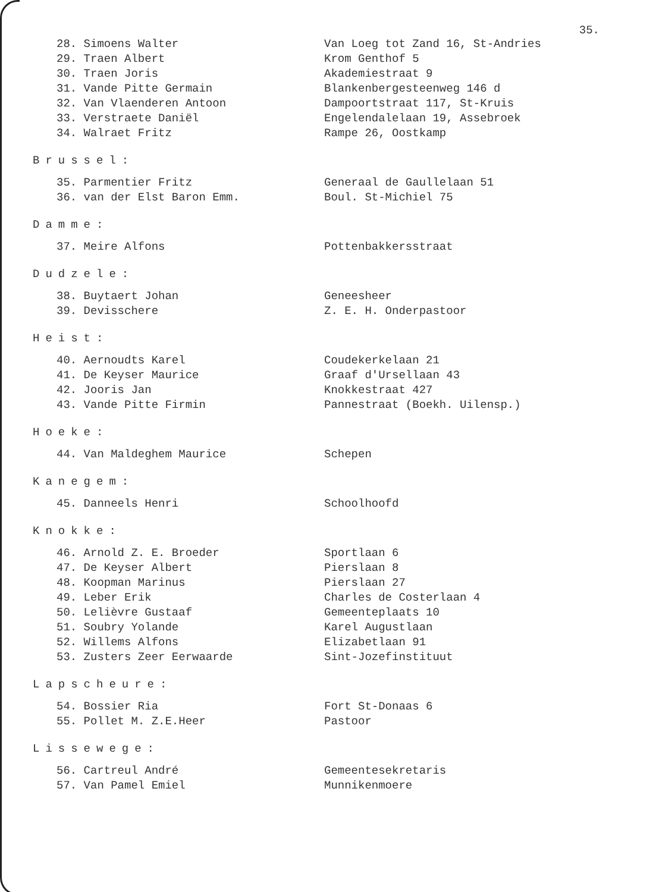35.
28. Simoens Walter Van Loeg tot Zand 16, St-Andries
29. Traen Albert Krom Genthof 5
30. Traen Joris Akademiestraat 9
31. Vande Pitte Germain Blankenbergesteenweg 146 d
32. Van Vlaenderen Antoon Dampoortstraat 117, St-Kruis
33. Verstraete Daniël Engelendalelaan 19, Assebroek
34. Walraet Fritz Rampe 26, Oostkamp
Brussel:
35. Parmentier Fritz Generaal de Gaullelaan 51
36. van der Elst Baron Emm. Boul. St-Michiel 75
Damme:
37. Meire Alfons Pottenbakkersstraat
Dudzele:
38. Buytaert Johan Geneesheer
39. Devisschere Z. E. H. Onderpastoor
Heist:
40. Aernoudts Karel Coudekerkelaan 21
41. De Keyser Maurice Graaf d'Ursellaan 43
42. Jooris Jan Knokkestraat 427
43. Vande Pitte Firmin Pannestraat (Boekh. Uilensp.)
Hoeke:
44. Van Maldeghem Maurice Schepen
Kanegem:
45. Danneels Henri Schoolhoofd
Knokke:
46. Arnold Z. E. Broeder Sportlaan 6
47. De Keyser Albert Pierslaan 8
48. Koopman Marinus Pierslaan 27
49. Leber Erik Charles de Costerlaan 4
50. Lelièvre Gustaaf Gemeenteplaats 10
51. Soubry Yolande Karel Augustlaan
52. Willems Alfons Elizabetlaan 91
53. Zusters Zeer Eerwaarde Sint-Jozefinstituut
Lapscheure:
54. Bossier Ria Fort St-Donaas 6
55. Pollet M. Z.E.Heer Pastoor
Lissewege:
56. Cartreul André Gemeentesekretaris
57. Van Pamel Emiel Munnikenmoere